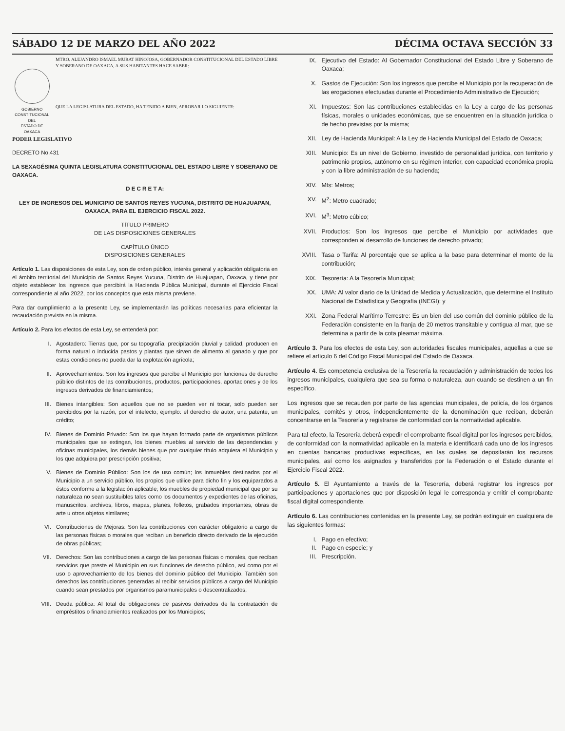SÁBADO 12 DE MARZO DEL AÑO 2022 DÉCIMA OCTAVA SECCIÓN 33
GOBIERNO CONSTITUCIONAL
DEL
ESTADO DE OAXACA
MTRO. ALEJANDRO ISMAEL MURAT HINOJOSA, GOBERNADOR CONSTITUCIONAL DEL ESTADO LIBRE Y SOBERANO DE OAXACA, A SUS HABITANTES HACE SABER:
QUE LA LEGISLATURA DEL ESTADO, HA TENIDO A BIEN, APROBAR LO SIGUIENTE:
PODER LEGISLATIVO
DECRETO No.431
LA SEXAGÉSIMA QUINTA LEGISLATURA CONSTITUCIONAL DEL ESTADO LIBRE Y SOBERANO DE OAXACA.
D E C R E T A:
LEY DE INGRESOS DEL MUNICIPIO DE SANTOS REYES YUCUNA, DISTRITO DE HUAJUAPAN, OAXACA, PARA EL EJERCICIO FISCAL 2022.
TÍTULO PRIMERO
DE LAS DISPOSICIONES GENERALES
CAPÍTULO ÚNICO
DISPOSICIONES GENERALES
Artículo 1. Las disposiciones de esta Ley, son de orden público, interés general y aplicación obligatoria en el ámbito territorial del Municipio de Santos Reyes Yucuna, Distrito de Huajuapan, Oaxaca, y tiene por objeto establecer los ingresos que percibirá la Hacienda Pública Municipal, durante el Ejercicio Fiscal correspondiente al año 2022, por los conceptos que esta misma previene.
Para dar cumplimiento a la presente Ley, se implementarán las políticas necesarias para eficientar la recaudación prevista en la misma.
Artículo 2. Para los efectos de esta Ley, se entenderá por:
I. Agostadero: Tierras que, por su topografía, precipitación pluvial y calidad, producen en forma natural o inducida pastos y plantas que sirven de alimento al ganado y que por estas condiciones no pueda dar la explotación agrícola;
II. Aprovechamientos: Son los ingresos que percibe el Municipio por funciones de derecho público distintos de las contribuciones, productos, participaciones, aportaciones y de los ingresos derivados de financiamientos;
III. Bienes intangibles: Son aquellos que no se pueden ver ni tocar, solo pueden ser percibidos por la razón, por el intelecto; ejemplo: el derecho de autor, una patente, un crédito;
IV. Bienes de Dominio Privado: Son los que hayan formado parte de organismos públicos municipales que se extingan, los bienes muebles al servicio de las dependencias y oficinas municipales, los demás bienes que por cualquier título adquiera el Municipio y los que adquiera por prescripción positiva;
V. Bienes de Dominio Público: Son los de uso común; los inmuebles destinados por el Municipio a un servicio público, los propios que utilice para dicho fin y los equiparados a éstos conforme a la legislación aplicable; los muebles de propiedad municipal que por su naturaleza no sean sustituibles tales como los documentos y expedientes de las oficinas, manuscritos, archivos, libros, mapas, planes, folletos, grabados importantes, obras de arte u otros objetos similares;
VI. Contribuciones de Mejoras: Son las contribuciones con carácter obligatorio a cargo de las personas físicas o morales que reciban un beneficio directo derivado de la ejecución de obras públicas;
VII. Derechos: Son las contribuciones a cargo de las personas físicas o morales, que reciban servicios que preste el Municipio en sus funciones de derecho público, así como por el uso o aprovechamiento de los bienes del dominio público del Municipio. También son derechos las contribuciones generadas al recibir servicios públicos a cargo del Municipio cuando sean prestados por organismos paramunicipales o descentralizados;
VIII. Deuda pública: Al total de obligaciones de pasivos derivados de la contratación de empréstitos o financiamientos realizados por los Municipios;
IX. Ejecutivo del Estado: Al Gobernador Constitucional del Estado Libre y Soberano de Oaxaca;
X. Gastos de Ejecución: Son los ingresos que percibe el Municipio por la recuperación de las erogaciones efectuadas durante el Procedimiento Administrativo de Ejecución;
XI. Impuestos: Son las contribuciones establecidas en la Ley a cargo de las personas físicas, morales o unidades económicas, que se encuentren en la situación jurídica o de hecho previstas por la misma;
XII. Ley de Hacienda Municipal: A la Ley de Hacienda Municipal del Estado de Oaxaca;
XIII. Municipio: Es un nivel de Gobierno, investido de personalidad jurídica, con territorio y patrimonio propios, autónomo en su régimen interior, con capacidad económica propia y con la libre administración de su hacienda;
XIV. Mts: Metros;
XV. M<sup>2</sup>: Metro cuadrado;
XVI. M<sup>3</sup>: Metro cúbico;
XVII. Productos: Son los ingresos que percibe el Municipio por actividades que corresponden al desarrollo de funciones de derecho privado;
XVIII. Tasa o Tarifa: Al porcentaje que se aplica a la base para determinar el monto de la contribución;
XIX. Tesorería: A la Tesorería Municipal;
XX. UMA: Al valor diario de la Unidad de Medida y Actualización, que determine el Instituto Nacional de Estadística y Geografía (INEGI); y
XXI. Zona Federal Marítimo Terrestre: Es un bien del uso común del dominio público de la Federación consistente en la franja de 20 metros transitable y contigua al mar, que se determina a partir de la cota pleamar máxima.
Artículo 3. Para los efectos de esta Ley, son autoridades fiscales municipales, aquellas a que se refiere el artículo 6 del Código Fiscal Municipal del Estado de Oaxaca.
Artículo 4. Es competencia exclusiva de la Tesorería la recaudación y administración de todos los ingresos municipales, cualquiera que sea su forma o naturaleza, aun cuando se destinen a un fin específico.
Los ingresos que se recauden por parte de las agencias municipales, de policía, de los órganos municipales, comités y otros, independientemente de la denominación que reciban, deberán concentrarse en la Tesorería y registrarse de conformidad con la normatividad aplicable.
Para tal efecto, la Tesorería deberá expedir el comprobante fiscal digital por los ingresos percibidos, de conformidad con la normatividad aplicable en la materia e identificará cada uno de los ingresos en cuentas bancarias productivas específicas, en las cuales se depositarán los recursos municipales, así como los asignados y transferidos por la Federación o el Estado durante el Ejercicio Fiscal 2022.
Artículo 5. El Ayuntamiento a través de la Tesorería, deberá registrar los ingresos por participaciones y aportaciones que por disposición legal le corresponda y emitir el comprobante fiscal digital correspondiente.
Artículo 6. Las contribuciones contenidas en la presente Ley, se podrán extinguir en cualquiera de las siguientes formas:
I. Pago en efectivo;
II. Pago en especie; y
III. Prescripción.